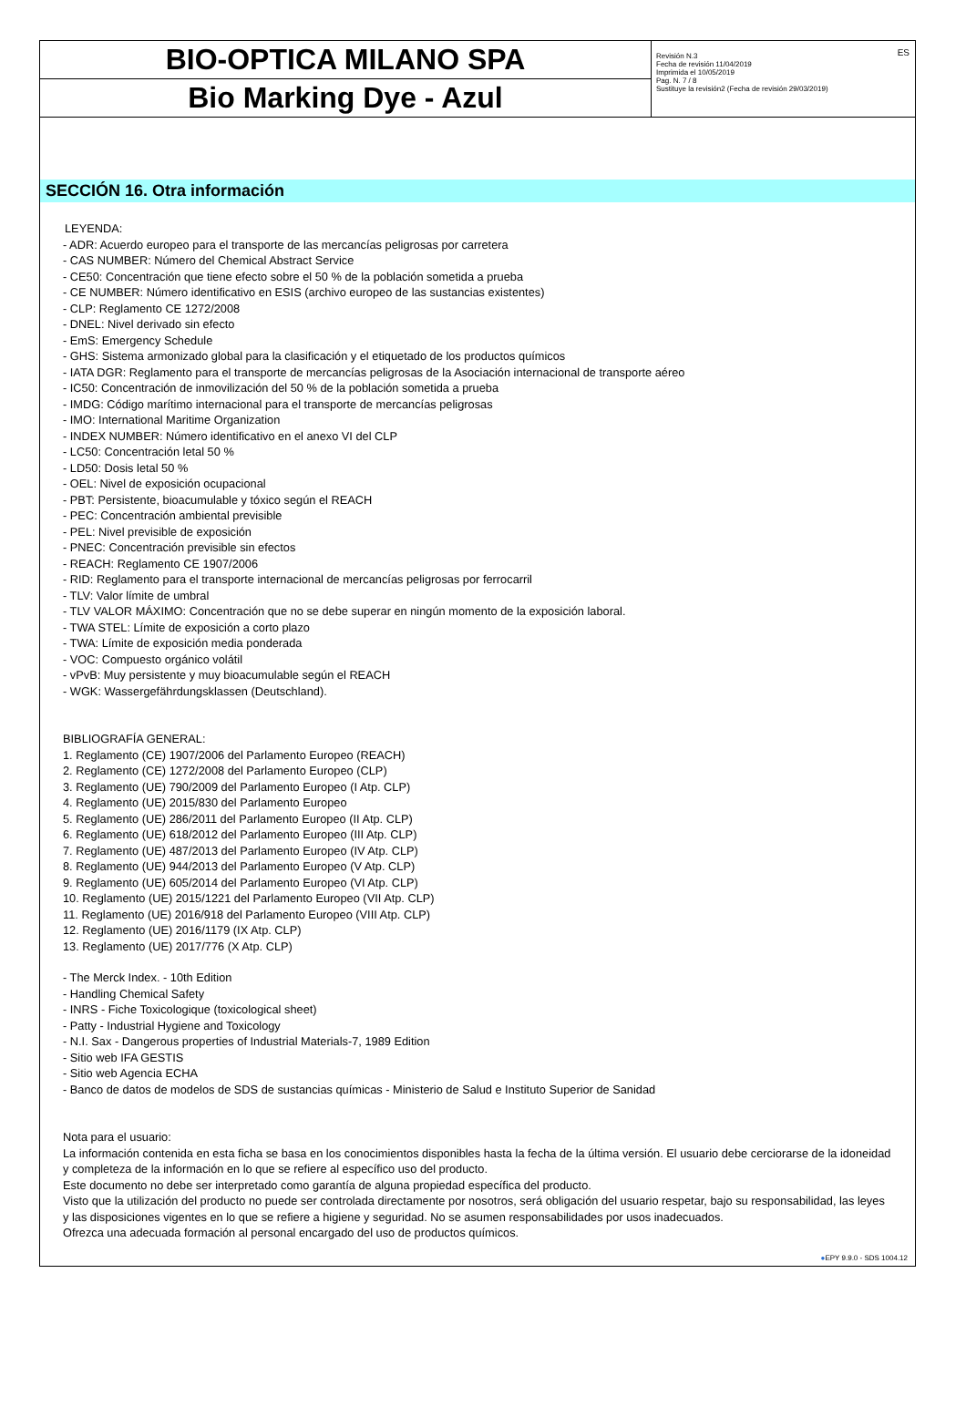BIO-OPTICA MILANO SPA
Bio Marking Dye - Azul
ES Revisión N.3
Fecha de revisión 11/04/2019
Imprimida el 10/05/2019
Pag. N. 7 / 8
Sustituye la revisión2 (Fecha de revisión 29/03/2019)
SECCIÓN 16. Otra información
LEYENDA:
- ADR: Acuerdo europeo para el transporte de las mercancías peligrosas por carretera
- CAS NUMBER: Número del Chemical Abstract Service
- CE50: Concentración que tiene efecto sobre el 50 % de la población sometida a prueba
- CE NUMBER: Número identificativo en ESIS (archivo europeo de las sustancias existentes)
- CLP: Reglamento CE 1272/2008
- DNEL: Nivel derivado sin efecto
- EmS: Emergency Schedule
- GHS: Sistema armonizado global para la clasificación y el etiquetado de los productos químicos
- IATA DGR: Reglamento para el transporte de mercancías peligrosas de la Asociación internacional de transporte aéreo
- IC50: Concentración de inmovilización del 50 % de la población sometida a prueba
- IMDG: Código marítimo internacional para el transporte de mercancías peligrosas
- IMO: International Maritime Organization
- INDEX NUMBER: Número identificativo en el anexo VI del CLP
- LC50: Concentración letal 50 %
- LD50: Dosis letal 50 %
- OEL: Nivel de exposición ocupacional
- PBT: Persistente, bioacumulable y tóxico según el REACH
- PEC: Concentración ambiental previsible
- PEL: Nivel previsible de exposición
- PNEC: Concentración previsible sin efectos
- REACH: Reglamento CE 1907/2006
- RID: Reglamento para el transporte internacional de mercancías peligrosas por ferrocarril
- TLV: Valor límite de umbral
- TLV VALOR MÁXIMO: Concentración que no se debe superar en ningún momento de la exposición laboral.
- TWA STEL: Límite de exposición a corto plazo
- TWA: Límite de exposición media ponderada
- VOC: Compuesto orgánico volátil
- vPvB: Muy persistente y muy bioacumulable según el REACH
- WGK: Wassergefährdungsklassen (Deutschland).
BIBLIOGRAFÍA GENERAL:
1. Reglamento (CE) 1907/2006 del Parlamento Europeo (REACH)
2. Reglamento (CE) 1272/2008 del Parlamento Europeo (CLP)
3. Reglamento (UE) 790/2009 del Parlamento Europeo (I Atp. CLP)
4. Reglamento (UE) 2015/830 del Parlamento Europeo
5. Reglamento (UE) 286/2011 del Parlamento Europeo (II Atp. CLP)
6. Reglamento (UE) 618/2012 del Parlamento Europeo (III Atp. CLP)
7. Reglamento (UE) 487/2013 del Parlamento Europeo (IV Atp. CLP)
8. Reglamento (UE) 944/2013 del Parlamento Europeo (V Atp. CLP)
9. Reglamento (UE) 605/2014 del Parlamento Europeo (VI Atp. CLP)
10. Reglamento (UE) 2015/1221 del Parlamento Europeo (VII Atp. CLP)
11. Reglamento (UE) 2016/918 del Parlamento Europeo (VIII Atp. CLP)
12. Reglamento (UE) 2016/1179 (IX Atp. CLP)
13. Reglamento (UE) 2017/776 (X Atp. CLP)
- The Merck Index. - 10th Edition
- Handling Chemical Safety
- INRS - Fiche Toxicologique (toxicological sheet)
- Patty - Industrial Hygiene and Toxicology
- N.I. Sax - Dangerous properties of Industrial Materials-7, 1989 Edition
- Sitio web IFA GESTIS
- Sitio web Agencia ECHA
- Banco de datos de modelos de SDS de sustancias químicas - Ministerio de Salud e Instituto Superior de Sanidad
Nota para el usuario:
La información contenida en esta ficha se basa en los conocimientos disponibles hasta la fecha de la última versión. El usuario debe cerciorarse de la idoneidad y completeza de la información en lo que se refiere al específico uso del producto.
Este documento no debe ser interpretado como garantía de alguna propiedad específica del producto.
Visto que la utilización del producto no puede ser controlada directamente por nosotros, será obligación del usuario respetar, bajo su responsabilidad, las leyes y las disposiciones vigentes en lo que se refiere a higiene y seguridad. No se asumen responsabilidades por usos inadecuados.
Ofrezca una adecuada formación al personal encargado del uso de productos químicos.
●EPY 9.9.0 - SDS 1004.12